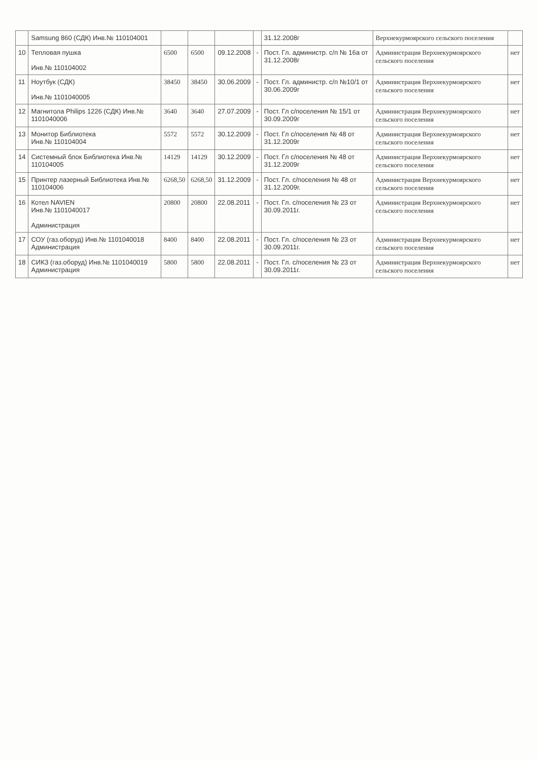| | Samsung 860 (СДК) Инв.№ 110104001 | | | | | 31.12.2008г | Верхнекурмоярского сельского поселения | |
| 10 | Тепловая пушка Инв.№ 110104002 | 6500 | 6500 | 09.12.2008 | - | Пост. Гл. администр. с/п № 16а от 31.12.2008г | Администрация Верхнекурмоярского сельского поселения | нет |
| 11 | Ноутбук (СДК) Инв.№ 1101040005 | 38450 | 38450 | 30.06.2009 | - | Пост. Гл. администр. с/п №10/1 от 30.06.2009г | Администрация Верхнекурмоярского сельского поселения | нет |
| 12 | Магнитола Philips 1226 (СДК) Инв.№ 1101040006 | 3640 | 3640 | 27.07.2009 | - | Пост. Гл с/поселения № 15/1 от 30.09.2009г | Администрация Верхнекурмоярского сельского поселения | нет |
| 13 | Монитор Библиотека Инв.№ 110104004 | 5572 | 5572 | 30.12.2009 | - | Пост. Гл с/поселения № 48 от 31.12.2009г | Администрация Верхнекурмоярского сельского поселения | нет |
| 14 | Системный блок Библиотека Инв.№ 110104005 | 14129 | 14129 | 30.12.2009 | - | Пост. Гл с/поселения № 48 от 31.12.2009г | Администрация Верхнекурмоярского сельского поселения | нет |
| 15 | Принтер лазерный Библиотека Инв.№ 110104006 | 6268,50 | 6268,50 | 31.12.2009 | - | Пост. Гл. с/поселения № 48 от 31.12.2009г. | Администрация Верхнекурмоярского сельского поселения | нет |
| 16 | Котел NAVIEN Инв.№ 1101040017 Администрация | 20800 | 20800 | 22.08.2011 | - | Пост. Гл. с/поселения № 23 от 30.09.2011г. | Администрация Верхнекурмоярского сельского поселения | нет |
| 17 | СОУ (газ.оборуд) Инв.№ 1101040018 Администрация | 8400 | 8400 | 22.08.2011 | - | Пост. Гл. с/поселения № 23 от 30.09.2011г. | Администрация Верхнекурмоярского сельского поселения | нет |
| 18 | СИКЗ (газ.оборуд) Инв.№ 1101040019 Администрация | 5800 | 5800 | 22.08.2011 | - | Пост. Гл. с/поселения № 23 от 30.09.2011г. | Администрация Верхнекурмоярского сельского поселения | нет |